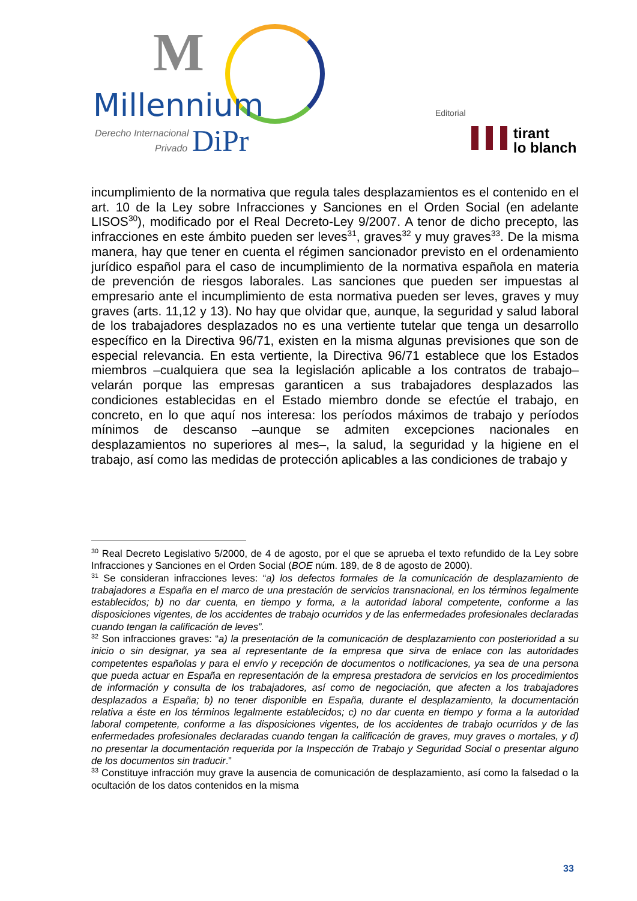M
Millennium
Derecho Internacional
Privado DiPr
Editorial
tirant
lo blanch
incumplimiento de la normativa que regula tales desplazamientos es el contenido en el art. 10 de la Ley sobre Infracciones y Sanciones en el Orden Social (en adelante LISOS<sup>30</sup>), modificado por el Real Decreto-Ley 9/2007. A tenor de dicho precepto, las infracciones en este ámbito pueden ser leves<sup>31</sup>, graves<sup>32</sup> y muy graves<sup>33</sup>. De la misma manera, hay que tener en cuenta el régimen sancionador previsto en el ordenamiento jurídico español para el caso de incumplimiento de la normativa española en materia de prevención de riesgos laborales. Las sanciones que pueden ser impuestas al empresario ante el incumplimiento de esta normativa pueden ser leves, graves y muy graves (arts. 11,12 y 13). No hay que olvidar que, aunque, la seguridad y salud laboral de los trabajadores desplazados no es una vertiente tutelar que tenga un desarrollo específico en la Directiva 96/71, existen en la misma algunas previsiones que son de especial relevancia. En esta vertiente, la Directiva 96/71 establece que los Estados miembros –cualquiera que sea la legislación aplicable a los contratos de trabajo– velarán porque las empresas garanticen a sus trabajadores desplazados las condiciones establecidas en el Estado miembro donde se efectúe el trabajo, en concreto, en lo que aquí nos interesa: los períodos máximos de trabajo y períodos mínimos de descanso –aunque se admiten excepciones nacionales en desplazamientos no superiores al mes–, la salud, la seguridad y la higiene en el trabajo, así como las medidas de protección aplicables a las condiciones de trabajo y
<sup>30</sup> Real Decreto Legislativo 5/2000, de 4 de agosto, por el que se aprueba el texto refundido de la Ley sobre Infracciones y Sanciones en el Orden Social (BOE núm. 189, de 8 de agosto de 2000).
<sup>31</sup> Se consideran infracciones leves: “a) los defectos formales de la comunicación de desplazamiento de trabajadores a España en el marco de una prestación de servicios transnacional, en los términos legalmente establecidos; b) no dar cuenta, en tiempo y forma, a la autoridad laboral competente, conforme a las disposiciones vigentes, de los accidentes de trabajo ocurridos y de las enfermedades profesionales declaradas cuando tengan la calificación de leves”.
<sup>32</sup> Son infracciones graves: “a) la presentación de la comunicación de desplazamiento con posterioridad a su inicio o sin designar, ya sea al representante de la empresa que sirva de enlace con las autoridades competentes españolas y para el envío y recepción de documentos o notificaciones, ya sea de una persona que pueda actuar en España en representación de la empresa prestadora de servicios en los procedimientos de información y consulta de los trabajadores, así como de negociación, que afecten a los trabajadores desplazados a España; b) no tener disponible en España, durante el desplazamiento, la documentación relativa a éste en los términos legalmente establecidos; c) no dar cuenta en tiempo y forma a la autoridad laboral competente, conforme a las disposiciones vigentes, de los accidentes de trabajo ocurridos y de las enfermedades profesionales declaradas cuando tengan la calificación de graves, muy graves o mortales, y d) no presentar la documentación requerida por la Inspección de Trabajo y Seguridad Social o presentar alguno de los documentos sin traducir.”
<sup>33</sup> Constituye infracción muy grave la ausencia de comunicación de desplazamiento, así como la falsedad o la ocultación de los datos contenidos en la misma
33